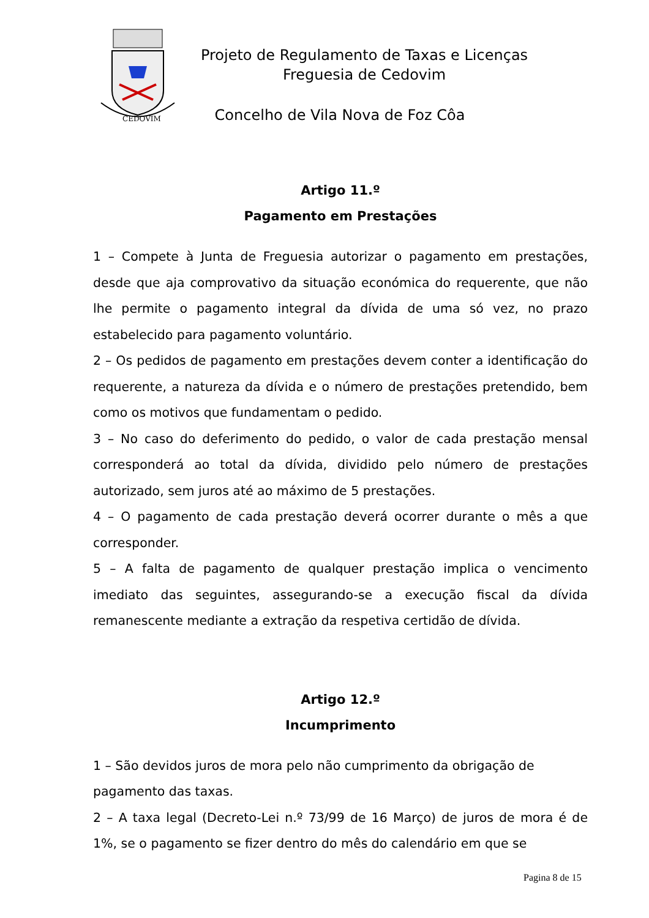CEDOVIM
Projeto de Regulamento de Taxas e Licenças
Freguesia de Cedovim
Concelho de Vila Nova de Foz Côa
Artigo 11.º
Pagamento em Prestações
1 – Compete à Junta de Freguesia autorizar o pagamento em prestações, desde que aja comprovativo da situação económica do requerente, que não lhe permite o pagamento integral da dívida de uma só vez, no prazo estabelecido para pagamento voluntário.
2 – Os pedidos de pagamento em prestações devem conter a identificação do requerente, a natureza da dívida e o número de prestações pretendido, bem como os motivos que fundamentam o pedido.
3 – No caso do deferimento do pedido, o valor de cada prestação mensal corresponderá ao total da dívida, dividido pelo número de prestações autorizado, sem juros até ao máximo de 5 prestações.
4 – O pagamento de cada prestação deverá ocorrer durante o mês a que corresponder.
5 – A falta de pagamento de qualquer prestação implica o vencimento imediato das seguintes, assegurando-se a execução fiscal da dívida remanescente mediante a extração da respetiva certidão de dívida.
Artigo 12.º
Incumprimento
1 – São devidos juros de mora pelo não cumprimento da obrigação de pagamento das taxas.
2 – A taxa legal (Decreto-Lei n.º 73/99 de 16 Março) de juros de mora é de 1%, se o pagamento se fizer dentro do mês do calendário em que se
Pagina 8 de 15